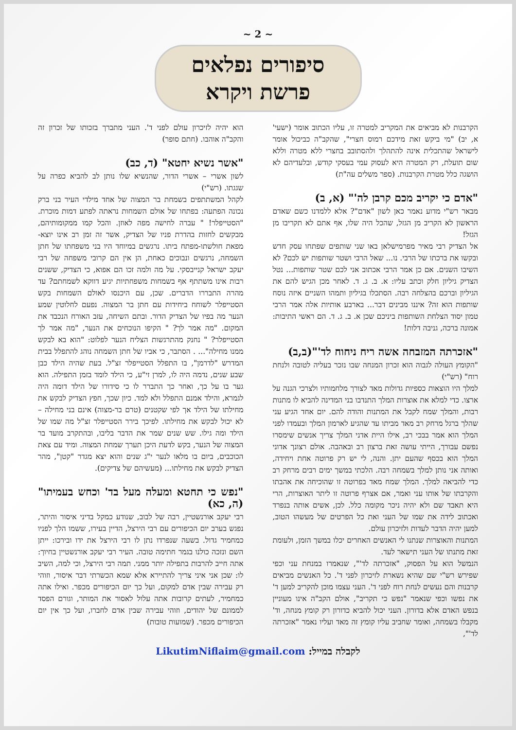~ 2 ~
סיפורים נפלאים
פרשת ויקרא
הקרבנות לא מביאים את המקריב למטרה זו, עליו הכתוב אומר (ישעי' א, יב) "מי ביקש זאת מידכם רמוס חצרי", שהקב"ה כביכול אומר לישראל שהתכלית אינה להתהלך ולהסתובב בחצרי ללא מטרה וללא שום תועלת, רק המטרה היא לעסוק עמי בעסקי קודש, ובלעדיהם לא הושגה כלל מטרת הקרבנות. (ספר משלים עה"ת)
"אדם כי יקריב מכם קרבן לה'" (א, ב)
מבאר רש"י מדוע נאמר כאן לשון "אדם"? אלא ללמדנו כשם שאדם הראשון לא הקריב מן הגזל, שהכל היה שלו, אף אתם לא תקריבו מן הגזל!
אל הצדיק רבי מאיר מפרמישלאן באו שני שותפים שפתחו עסק חדש ובקשו את ברכתו של הרבי. נו... שאל הרבי ושטר שותפות יש לכם? לא השיבו השנים. אם כן אמר הרבי אכתוב אני לכם שטר שותפות... נטל הצדיק גיליון חלק וכתב עליו: א. ב. ג. ד. לאחר מכן הגיש להם את הגיליון וברכם בהצלחה רבה. הסתכלו בגיליון ותמהו השניים איזה נוסח שותפות הוא זה? איננו מבינים דבר... בארבע אותיות אלה אמר הרבי טמון יסוד הצלחת השותפות ביניכם שכן א. ב. ג. ד. הם ראשי התיבות: אמונה ברכה, גניבה דלות!
"אזכרתה המזבחה אשה ריח ניחוח לד'"(ב,ב)
"הקומץ העולה לגבוה הוא זכרון המנחה שבו נזכר בעליה לטובה ולנחת רוח" (רש"י)
למלך היו הוצאות כספיות גדולות מאד לצורך מלחמותיו ולצרכי הגנה על ארצו. כדי למלא את אוצרות המלך התנדבו בני המדינה להביא לו מתנות רבות, והמלך שמח לקבל את המתנות והודה להם. יום אחד הגיע עני שהלך ברגל מרחק רב מאד מביתו עד שהגיע לארמון המלך ובעמדו לפני המלך הוא אמר בבכי רב, אילו היית אדני המלך צריך אנשים שימסרו נפשם עבורך, הייתי עושה זאת ברצון רב ובאהבה. אולם רצונך אדוני המלך הוא בכסף שהעם יתן. והנה, לי יש רק פרוטה אחת ויחידה, ואותה אני נותן למלך בשמחה רבה. הלכתי במשך ימים רבים מרחק רב כדי להביאה למלך. המלך שמח מאד בפרוטה זו שהוכיחה את אהבתו והקרבתו של אותו עני ואמר, אם אצרף פרוטה זו ליתר האוצרות, הרי היא תאבד שם ולא יהיה ניכר מקומה כלל. לכן, אשים אותה בנפרד ואכתוב לידה את שמו של העני ואת כל הפרטים של מעשהו הטוב, למען יהיה הדבר לעדות ולזיכרון עולם.
המתנות והאוצרות שנתנו לי האנשים האחרים יכלו במשך הזמן, ולעומת זאת מתנתו של העני תישאר לעד.
הנמשל הוא על הפסוק, "אזכרתה לד'", שנאמרו במנחת עני וכפי שפירש רש"י שם שהיא נשארת לזיכרון לפני ד'. כל האנשים מביאים קרבנות והם נעשים לנחת רוח לפני ד'. העני עצמו מוכן להקריב למען ד' את נפשו וכפי שנאמר "נפש כי תקריב", אולם הקב"ה אינו מעוניין בנפש האדם אלא בדורון. העני יכול להביא כדורון רק קומץ מנחה, וד' מקבלו בשמחה, ואומר שחביב עליו קומץ זה מאד ועליו נאמר "אזכרתה לד'",
הוא יהיה לזיכרון עולם לפני ד'. העני מתברך בזכותו של זכרון זה והקב"ה אוהבו. (חתם סופר)
"אשר נשיא יחטא" (ד, כב)
לשון אשרי – אשרי הדור, שהנשיא שלו נותן לב להביא כפרה על שגגתו. (רש"י)
לקהל המשתתפים בשמחת בר המצוה של אחד מילדי העיר בני ברק נכונה הפתעה: בפתחו של אולם השמחות נראתה לפתע דמות מוכרת. "הסטייפלר! " עברה לחישה מפה לאוזן. והכל קמו ממקומותיהם, מבקשים לחזות בהדרת פניו של הצדיק, אשר זה זמן רב אינו יוצא-מפאת חולשתו-מפתח ביתו. נרגשים במיוחד היו בני משפחתו של חתן השמחה, נרגשים ונבוכים כאחת, הן אין הם קרובי משפחה של רבי יעקב ישראל קנייבסקי. על מה ולמה זכו הם אפוא, כי הצדיק, ששנים רבות אינו משתתף אף בשמחות משפחתיות יגיע דווקא לשמחתם? עד מהרה התבררו הדברים. שכן, עם היכנסו לאולם השמחות בקש הסטייפלר לשוחח ביחידות עם חתן בר המצוה. נפעם לחלוטין שמע הנער מה בפיו של הצדיק הדור. ובתם השיחה, עזב האורח הנכבד את המקום. "מה אמר לך? " הקיפו הנוכחים את הנער, "מה אמר לך הסטייפלר? " נחנק מהתרגשות הצליח הנער לפלוט: "הוא בא לבקש ממנו מחילה"... . הסתבר, כי אביו של חתן השמחה נוהג להתפלל בבית המדרש "לדרמן", בו התפלל הסטייפלר זצ"ל. בעת שהיה הילד כבן שבע שנים, נדמה היה לו, למרן זי"ע, כי הילד לומד בזמן התפילה. הוא גער בו על כך, ואחר כך התברר לו כי סידורו של הילד דומה היה לגמרא, והילד אמנם התפלל ולא למד. כיון שכך, חפץ הצדיק לבקש את מחילתו של הילד אך לפי שקטנים (טרם בר-מצוה) אינם בני מחילה – לא יכול לבקש את מחילתו. לפיכך בירר הסטייפלר זצ"ל מה שמו של הילד ומה גילו. שש שנים שמר את הדבר בליבו, ובהתקרב מועד בר המצוה של הנער, בקש לדעת היכן תערך שמחת המצוה. ומיד עם צאת הכוכבים, ביום בו מלאו לנער י"ג שנים והוא יצא מגדר "קטן", מהר הצדיק לבקש את מחילתו... (מעשיהם של צדיקים).
"נפש כי תחטא ומעלה מעל בד' וכחש בעמיתו" (ה, כא)
רבי יעקב אורנשטיין, רבה של לבוב, שנודע כמקל בדיני איסור והיתר, נפגש בערב יום הכיפורים עם רבי הירצל, הדיין בעירו, ששמו הלך לפניו כמחמיר גדול. בשעה שנפרדו נתן לו רבי הירצל את ידו ובירכו: ייתן השם ונזכה כולנו בגמר חתימה טובה. העיר רבי יעקב אורנשטיין בחיוך: אתה חייב להרבות בתפילה יותר ממני. תמה רבי הירצל, וכי למה, השיב לו: שכן אני איני צריך להתיירא אלא שמא הכשרתי דבר איסור, וזוהי רק עבירה שבין אדם למקום, ועל כך יום הכיפורים מכפר. ואילו אתה כמחמיר, לעתים קרובות אתה עלול לאסור את המותר, וגורם הפסד לממונם של יהודים, וזוהי עבירה שבין אדם לחברו, ועל כך אין יום הכיפורים מכפר. (שמועות טובות)
לקבלה במייל: LikutimNiflaim@gmail.com